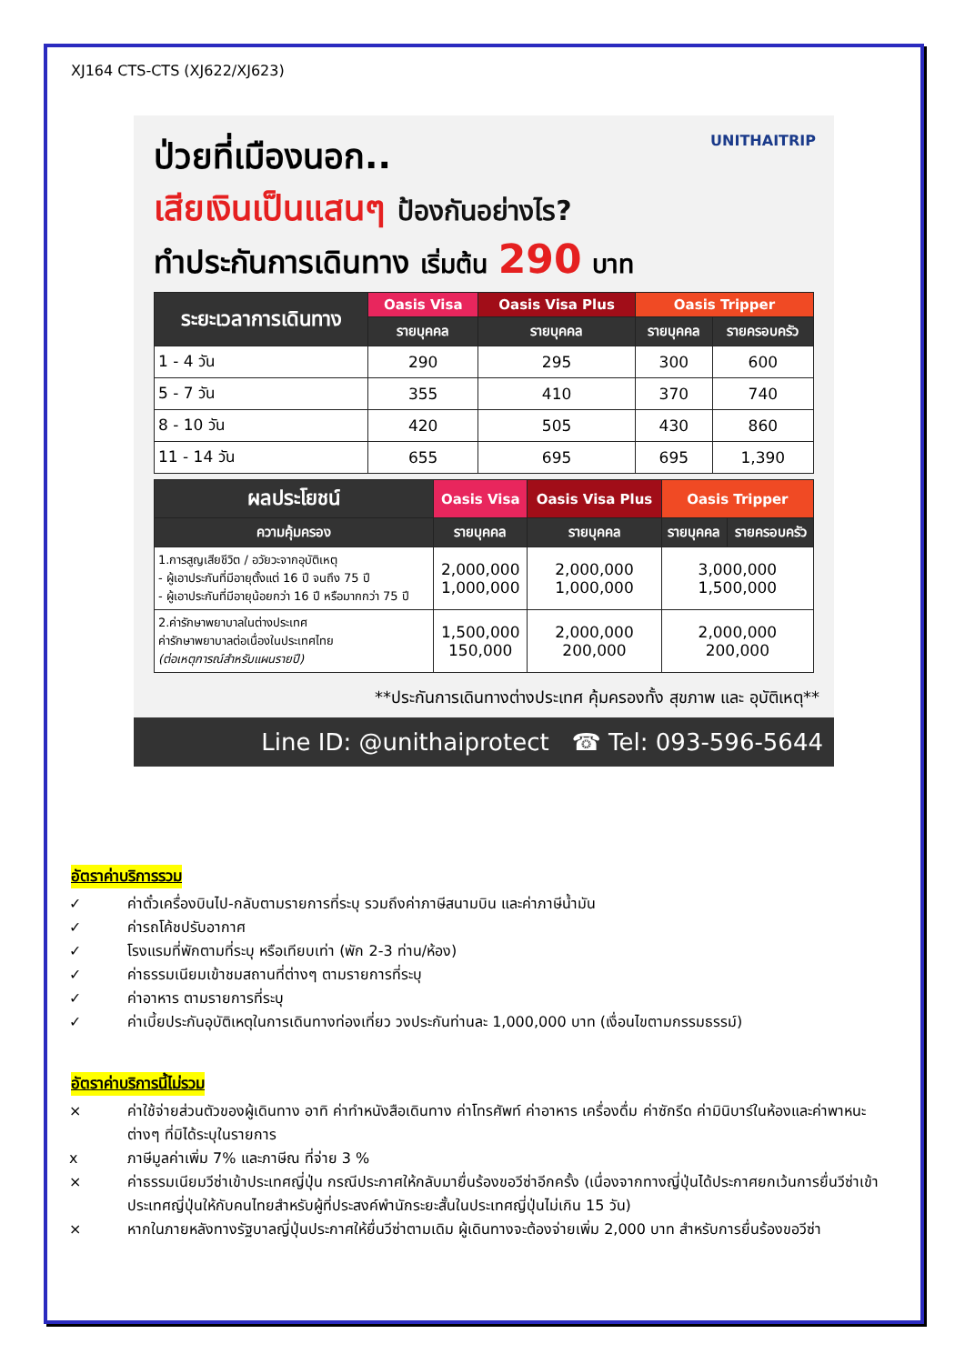XJ164 CTS-CTS (XJ622/XJ623)
UNITHAITRIP
ป่วยที่เมืองนอก..
เสียเงินเป็นแสนๆ ป้องกันอย่างไร?
ทำประกันการเดินทาง เริ่มต้น 290 บาท
| ระยะเวลาการเดินทาง | Oasis Visa | Oasis Visa Plus | Oasis Tripper | |
| --- | --- | --- | --- | --- |
| | รายบุคคล | รายบุคคล | รายบุคคล | รายครอบครัว |
| 1 - 4 วัน | 290 | 295 | 300 | 600 |
| 5 - 7 วัน | 355 | 410 | 370 | 740 |
| 8 - 10 วัน | 420 | 505 | 430 | 860 |
| 11 - 14 วัน | 655 | 695 | 695 | 1,390 |
| ผลประโยชน์ | Oasis Visa | Oasis Visa Plus | Oasis Tripper | |
| --- | --- | --- | --- | --- |
| ความคุ้มครอง | รายบุคคล | รายบุคคล | รายบุคคล | รายครอบครัว |
| 1.การสูญเสียชีวิต / อวัยวะจากอุบัติเหตุ - ผู้เอาประกันที่มีอายุตั้งแต่ 16 ปี จนถึง 75 ปี - ผู้เอาประกันที่มีอายุน้อยกว่า 16 ปี หรือมากกว่า 75 ปี | 2,000,000 1,000,000 | 2,000,000 1,000,000 | 3,000,000 1,500,000 | |
| 2.ค่ารักษาพยาบาลในต่างประเทศ ค่ารักษาพยาบาลต่อเนื่องในประเทศไทย (ต่อเหตุการณ์สำหรับแผนรายปี) | 1,500,000 150,000 | 2,000,000 200,000 | 2,000,000 200,000 | |
**ประกันการเดินทางต่างประเทศ คุ้มครองทั้ง สุขภาพ และ อุบัติเหตุ**
Line ID: @unithaiprotect ☎ Tel: 093-596-5644
อัตราค่าบริการรวม
✓ ค่าตั๋วเครื่องบินไป-กลับตามรายการที่ระบุ รวมถึงค่าภาษีสนามบิน และค่าภาษีน้ำมัน
✓ ค่ารถโค้ชปรับอากาศ
✓ โรงแรมที่พักตามที่ระบุ หรือเทียบเท่า (พัก 2-3 ท่าน/ห้อง)
✓ ค่าธรรมเนียมเข้าชมสถานที่ต่างๆ ตามรายการที่ระบุ
✓ ค่าอาหาร ตามรายการที่ระบุ
✓ ค่าเบี้ยประกันอุบัติเหตุในการเดินทางท่องเที่ยว วงประกันท่านละ 1,000,000 บาท (เงื่อนไขตามกรรมธรรม์)
อัตราค่าบริการนี้ไม่รวม
× ค่าใช้จ่ายส่วนตัวของผู้เดินทาง อาทิ ค่าทำหนังสือเดินทาง ค่าโทรศัพท์ ค่าอาหาร เครื่องดื่ม ค่าซักรีด ค่ามินิบาร์ในห้องและค่าพาหนะต่างๆ ที่มิได้ระบุในรายการ
x ภาษีมูลค่าเพิ่ม 7% และภาษีณ ที่จ่าย 3 %
× ค่าธรรมเนียมวีซ่าเข้าประเทศญี่ปุ่น กรณีประกาศให้กลับมายื่นร้องขอวีซ่าอีกครั้ง (เนื่องจากทางญี่ปุ่นได้ประกาศยกเว้นการยื่นวีซ่าเข้าประเทศญี่ปุ่นให้กับคนไทยสำหรับผู้ที่ประสงค์พำนักระยะสั้นในประเทศญี่ปุ่นไม่เกิน 15 วัน)
× หากในภายหลังทางรัฐบาลญี่ปุ่นประกาศให้ยื่นวีซ่าตามเดิม ผู้เดินทางจะต้องจ่ายเพิ่ม 2,000 บาท สำหรับการยื่นร้องขอวีซ่า